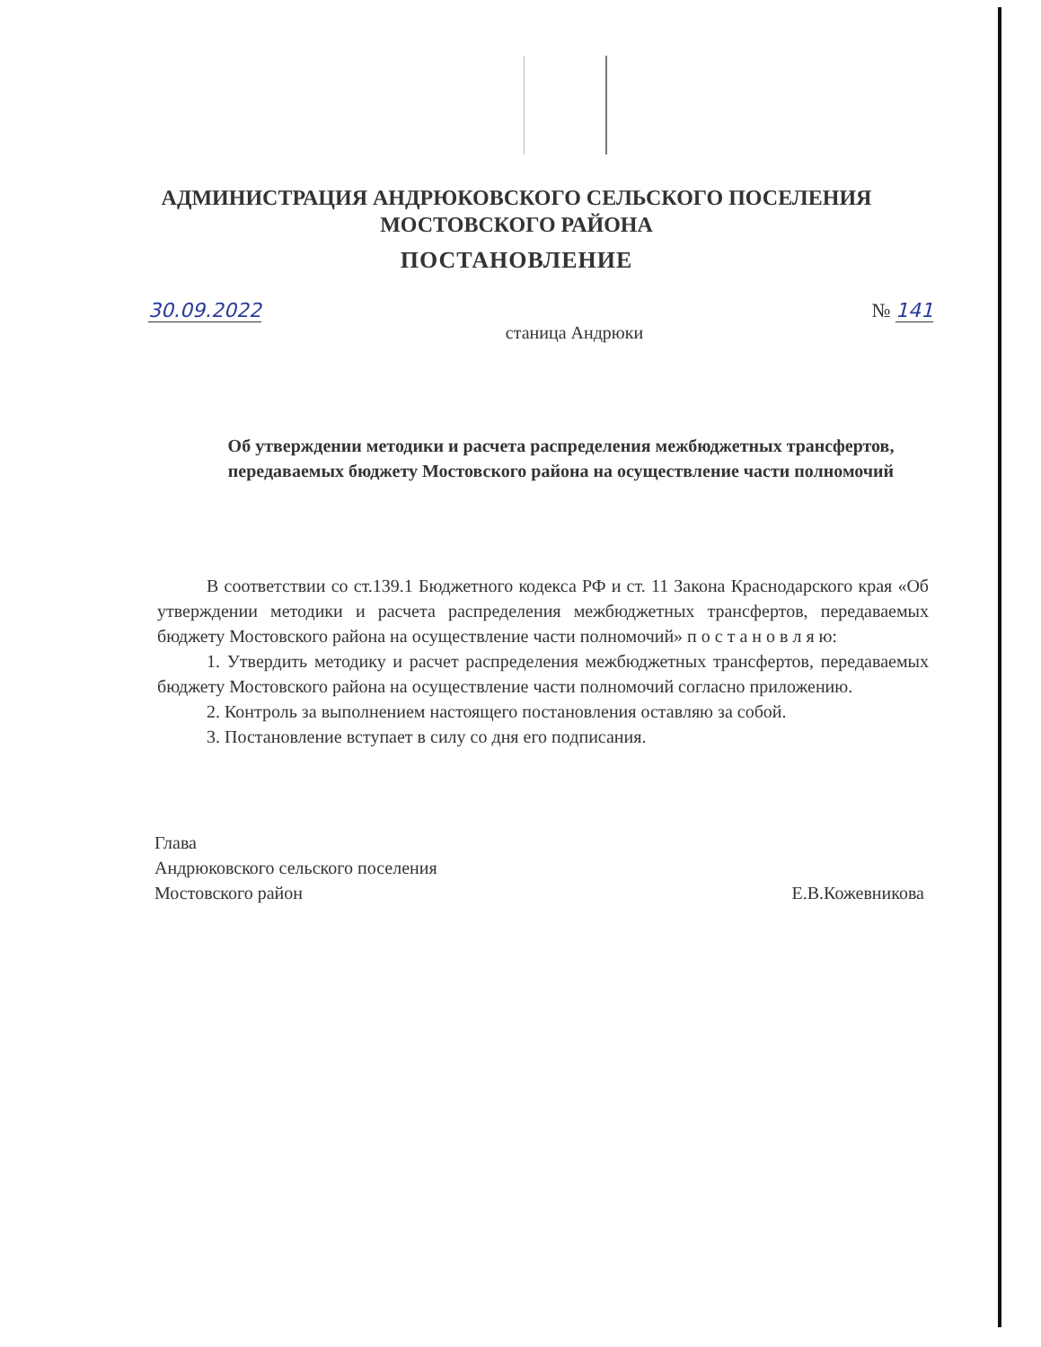АДМИНИСТРАЦИЯ АНДРЮКОВСКОГО СЕЛЬСКОГО ПОСЕЛЕНИЯ
МОСТОВСКОГО РАЙОНА
ПОСТАНОВЛЕНИЕ
30.09.2022 № 141
станица Андрюки
Об утверждении методики и расчета распределения межбюджетных трансфертов, передаваемых бюджету Мостовского района на осуществление части полномочий
В соответствии со ст.139.1 Бюджетного кодекса РФ и ст. 11 Закона Краснодарского края «Об утверждении методики и расчета распределения межбюджетных трансфертов, передаваемых бюджету Мостовского района на осуществление части полномочий» п о с т а н о в л я ю:
1. Утвердить методику и расчет распределения межбюджетных трансфертов, передаваемых бюджету Мостовского района на осуществление части полномочий согласно приложению.
2. Контроль за выполнением настоящего постановления оставляю за собой.
3. Постановление вступает в силу со дня его подписания.
Глава
Андрюковского сельского поселения
Мостовского район
Е.В.Кожевникова